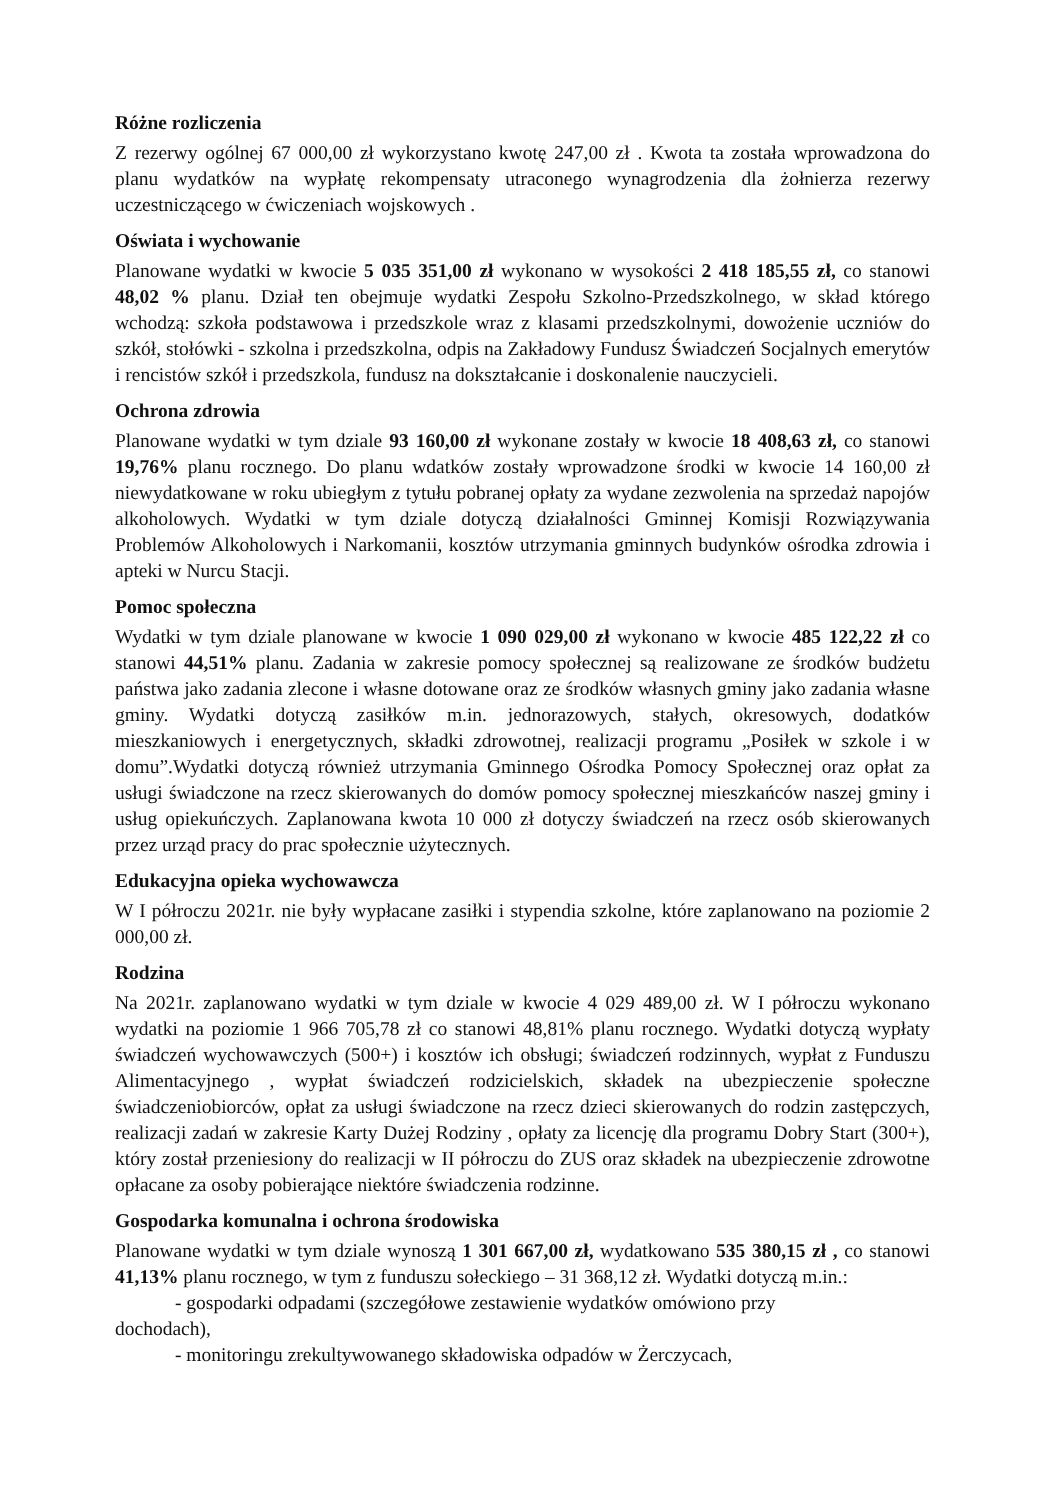Różne rozliczenia
Z rezerwy ogólnej 67 000,00 zł wykorzystano kwotę 247,00 zł . Kwota ta została wprowadzona do planu wydatków na wypłatę rekompensaty utraconego wynagrodzenia dla żołnierza rezerwy uczestniczącego w ćwiczeniach wojskowych .
Oświata i wychowanie
Planowane wydatki w kwocie 5 035 351,00 zł wykonano w wysokości 2 418 185,55 zł, co stanowi 48,02 % planu. Dział ten obejmuje wydatki Zespołu Szkolno-Przedszkolnego, w skład którego wchodzą: szkoła podstawowa i przedszkole wraz z klasami przedszkolnymi, dowożenie uczniów do szkół, stołówki - szkolna i przedszkolna, odpis na Zakładowy Fundusz Świadczeń Socjalnych emerytów i rencistów szkół i przedszkola, fundusz na dokształcanie i doskonalenie nauczycieli.
Ochrona zdrowia
Planowane wydatki w tym dziale 93 160,00 zł wykonane zostały w kwocie 18 408,63 zł, co stanowi 19,76% planu rocznego. Do planu wdatków zostały wprowadzone środki w kwocie 14 160,00 zł niewydatkowane w roku ubiegłym z tytułu pobranej opłaty za wydane zezwolenia na sprzedaż napojów alkoholowych. Wydatki w tym dziale dotyczą działalności Gminnej Komisji Rozwiązywania Problemów Alkoholowych i Narkomanii, kosztów utrzymania gminnych budynków ośrodka zdrowia i apteki w Nurcu Stacji.
Pomoc społeczna
Wydatki w tym dziale planowane w kwocie 1 090 029,00 zł wykonano w kwocie 485 122,22 zł co stanowi 44,51% planu. Zadania w zakresie pomocy społecznej są realizowane ze środków budżetu państwa jako zadania zlecone i własne dotowane oraz ze środków własnych gminy jako zadania własne gminy. Wydatki dotyczą zasiłków m.in. jednorazowych, stałych, okresowych, dodatków mieszkaniowych i energetycznych, składki zdrowotnej, realizacji programu „Posiłek w szkole i w domu”.Wydatki dotyczą również utrzymania Gminnego Ośrodka Pomocy Społecznej oraz opłat za usługi świadczone na rzecz skierowanych do domów pomocy społecznej mieszkańców naszej gminy i usług opiekuńczych. Zaplanowana kwota 10 000 zł dotyczy świadczeń na rzecz osób skierowanych przez urząd pracy do prac społecznie użytecznych.
Edukacyjna opieka wychowawcza
W I półroczu 2021r. nie były wypłacane zasiłki i stypendia szkolne, które zaplanowano na poziomie 2 000,00 zł.
Rodzina
Na 2021r. zaplanowano wydatki w tym dziale w kwocie 4 029 489,00 zł. W I półroczu wykonano wydatki na poziomie 1 966 705,78 zł co stanowi 48,81% planu rocznego. Wydatki dotyczą wypłaty świadczeń wychowawczych (500+) i kosztów ich obsługi; świadczeń rodzinnych, wypłat z Funduszu Alimentacyjnego , wypłat świadczeń rodzicielskich, składek na ubezpieczenie społeczne świadczeniobiorców, opłat za usługi świadczone na rzecz dzieci skierowanych do rodzin zastępczych, realizacji zadań w zakresie Karty Dużej Rodziny , opłaty za licencję dla programu Dobry Start (300+), który został przeniesiony do realizacji w II półroczu do ZUS oraz składek na ubezpieczenie zdrowotne opłacane za osoby pobierające niektóre świadczenia rodzinne.
Gospodarka komunalna i ochrona środowiska
Planowane wydatki w tym dziale wynoszą 1 301 667,00 zł, wydatkowano 535 380,15 zł , co stanowi 41,13% planu rocznego, w tym z funduszu sołeckiego – 31 368,12 zł. Wydatki dotyczą m.in.:
- gospodarki odpadami (szczegółowe zestawienie wydatków omówiono przy
dochodach),
- monitoringu zrekultywowanego składowiska odpadów w Żerczycach,